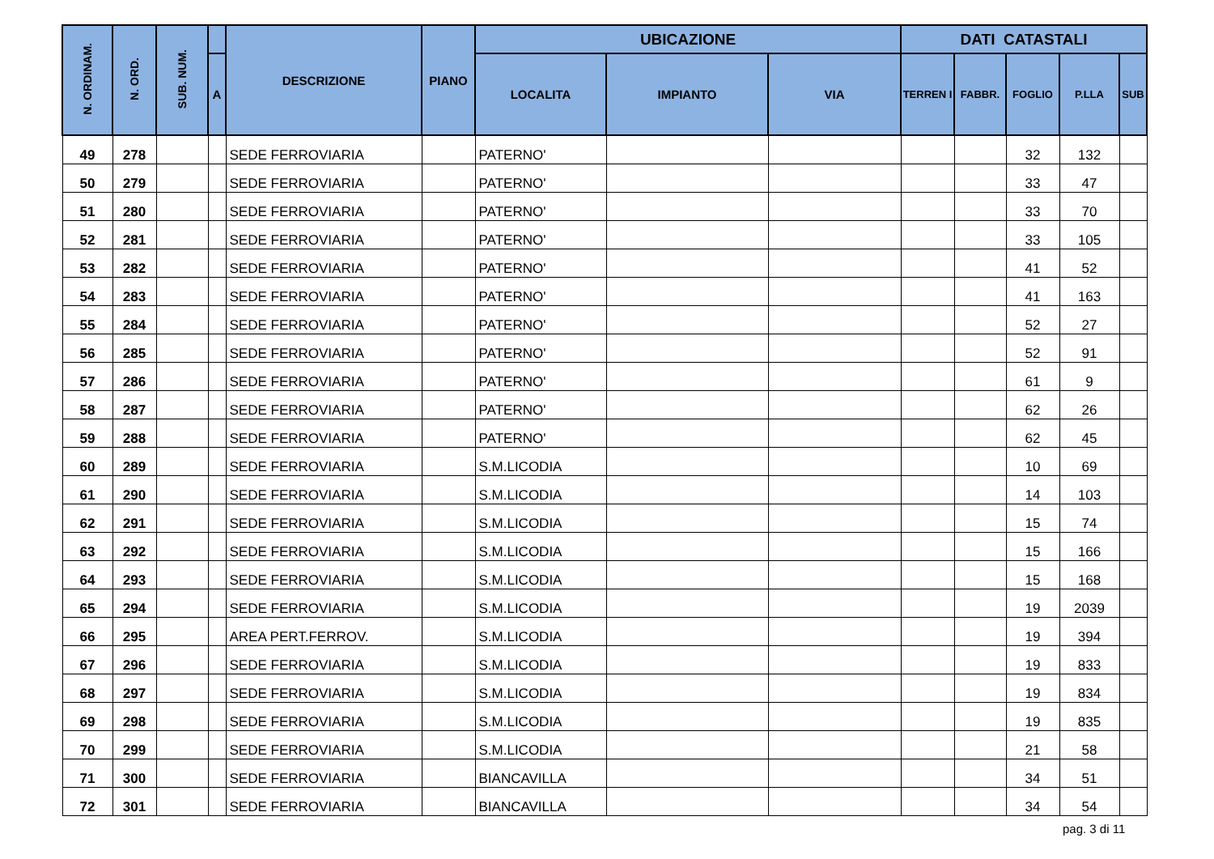| N. ORDINAM. | N. ORD. | SUB. NUM. | | DESCRIZIONE | PIANO | UBICAZIONE | | | DATI CATASTALI | | | | |
| --- | --- | --- | --- | --- | --- | --- | --- | --- | --- | --- | --- | --- | --- |
| | | | A | | | LOCALITA | IMPIANTO | VIA | TERREN I | FABBR. | FOGLIO | P.LLA | SUB |
| 49 | 278 | | | SEDE FERROVIARIA | | PATERNO' | | | | | 32 | 132 | |
| 50 | 279 | | | SEDE FERROVIARIA | | PATERNO' | | | | | 33 | 47 | |
| 51 | 280 | | | SEDE FERROVIARIA | | PATERNO' | | | | | 33 | 70 | |
| 52 | 281 | | | SEDE FERROVIARIA | | PATERNO' | | | | | 33 | 105 | |
| 53 | 282 | | | SEDE FERROVIARIA | | PATERNO' | | | | | 41 | 52 | |
| 54 | 283 | | | SEDE FERROVIARIA | | PATERNO' | | | | | 41 | 163 | |
| 55 | 284 | | | SEDE FERROVIARIA | | PATERNO' | | | | | 52 | 27 | |
| 56 | 285 | | | SEDE FERROVIARIA | | PATERNO' | | | | | 52 | 91 | |
| 57 | 286 | | | SEDE FERROVIARIA | | PATERNO' | | | | | 61 | 9 | |
| 58 | 287 | | | SEDE FERROVIARIA | | PATERNO' | | | | | 62 | 26 | |
| 59 | 288 | | | SEDE FERROVIARIA | | PATERNO' | | | | | 62 | 45 | |
| 60 | 289 | | | SEDE FERROVIARIA | | S.M.LICODIA | | | | | 10 | 69 | |
| 61 | 290 | | | SEDE FERROVIARIA | | S.M.LICODIA | | | | | 14 | 103 | |
| 62 | 291 | | | SEDE FERROVIARIA | | S.M.LICODIA | | | | | 15 | 74 | |
| 63 | 292 | | | SEDE FERROVIARIA | | S.M.LICODIA | | | | | 15 | 166 | |
| 64 | 293 | | | SEDE FERROVIARIA | | S.M.LICODIA | | | | | 15 | 168 | |
| 65 | 294 | | | SEDE FERROVIARIA | | S.M.LICODIA | | | | | 19 | 2039 | |
| 66 | 295 | | | AREA PERT.FERROV. | | S.M.LICODIA | | | | | 19 | 394 | |
| 67 | 296 | | | SEDE FERROVIARIA | | S.M.LICODIA | | | | | 19 | 833 | |
| 68 | 297 | | | SEDE FERROVIARIA | | S.M.LICODIA | | | | | 19 | 834 | |
| 69 | 298 | | | SEDE FERROVIARIA | | S.M.LICODIA | | | | | 19 | 835 | |
| 70 | 299 | | | SEDE FERROVIARIA | | S.M.LICODIA | | | | | 21 | 58 | |
| 71 | 300 | | | SEDE FERROVIARIA | | BIANCAVILLA | | | | | 34 | 51 | |
| 72 | 301 | | | SEDE FERROVIARIA | | BIANCAVILLA | | | | | 34 | 54 | |
pag. 3 di 11